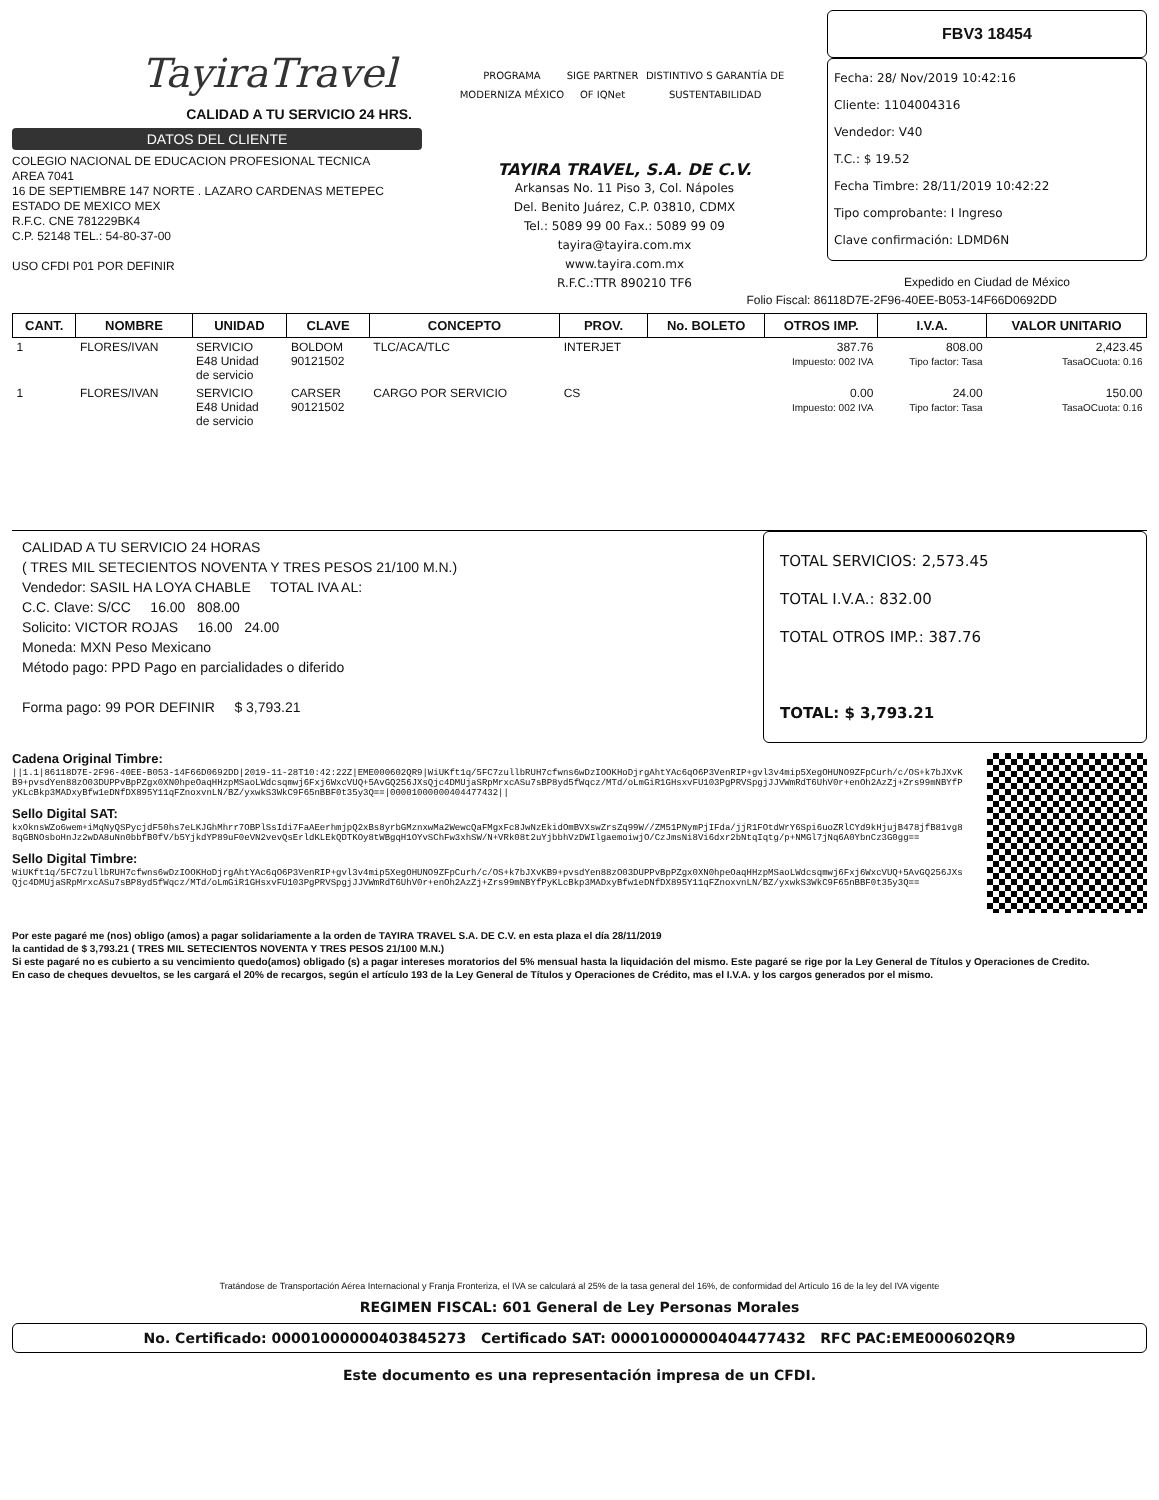TayiraTravel
CALIDAD A TU SERVICIO 24 HRS.
DATOS DEL CLIENTE
COLEGIO NACIONAL DE EDUCACION PROFESIONAL TECNICA
AREA 7041
16 DE SEPTIEMBRE 147 NORTE . LAZARO CARDENAS METEPEC
ESTADO DE MEXICO MEX
R.F.C. CNE 781229BK4
C.P. 52148 TEL.: 54-80-37-00
USO CFDI P01 POR DEFINIR
PROGRAMA MODERNIZA MÉXICO SIGE PARTNER OF IQNet DISTINTIVO S GARANTÍA DE SUSTENTABILIDAD
TAYIRA TRAVEL, S.A. DE C.V.
Arkansas No. 11 Piso 3, Col. Nápoles
Del. Benito Juárez, C.P. 03810, CDMX
Tel.: 5089 99 00 Fax.: 5089 99 09
tayira@tayira.com.mx
www.tayira.com.mx
R.F.C.:TTR 890210 TF6
FBV3 18454
Fecha: 28/ Nov/2019 10:42:16
Cliente: 1104004316
Vendedor: V40
T.C.: $ 19.52
Fecha Timbre: 28/11/2019 10:42:22
Tipo comprobante: I Ingreso
Clave confirmación: LDMD6N
Expedido en Ciudad de México
Folio Fiscal: 86118D7E-2F96-40EE-B053-14F66D0692DD
| CANT. | NOMBRE | UNIDAD | CLAVE | CONCEPTO | PROV. | No. BOLETO | OTROS IMP. | I.V.A. | VALOR UNITARIO |
| --- | --- | --- | --- | --- | --- | --- | --- | --- | --- |
| 1 | FLORES/IVAN | SERVICIO E48 Unidad de servicio | BOLDOM 90121502 | TLC/ACA/TLC | INTERJET | 387.76 Impuesto: 002 IVA | | 808.00 Tipo factor: Tasa | 2,423.45 TasaOCuota: 0.16 |
| 1 | FLORES/IVAN | SERVICIO E48 Unidad de servicio | CARSER 90121502 | CARGO POR SERVICIO | CS | 0.00 Impuesto: 002 IVA | | 24.00 Tipo factor: Tasa | 150.00 TasaOCuota: 0.16 |
CALIDAD A TU SERVICIO 24 HORAS
( TRES MIL SETECIENTOS NOVENTA Y TRES PESOS 21/100 M.N.)
Vendedor: SASIL HA LOYA CHABLE TOTAL IVA AL:
C.C. Clave: S/CC 16.00 808.00
Solicito: VICTOR ROJAS 16.00 24.00
Moneda: MXN Peso Mexicano
Método pago: PPD Pago en parcialidades o diferido
Forma pago: 99 POR DEFINIR $ 3,793.21
TOTAL SERVICIOS: 2,573.45
TOTAL I.V.A.: 832.00
TOTAL OTROS IMP.: 387.76
TOTAL: $ 3,793.21
Cadena Original Timbre:
||1.1|86118D7E-2F96-40EE-B053-14F66D0692DD|2019-11-28T10:42:22Z|EME000602QR9|WiUKft1q/5FC7zullbRUH7cfwns6wDzIOOKHoDjrgAhtYAc6qO6P3VenRIP+gvl3v4mip5XegOHUNO9ZFpCurh/c/OS+k7bJXvKB9+pvsdYen88zO03DUPPvBpPZgx0XN0hpeOaqHHzpMSaoLWdcsqmwj6Fxj6WxcVUQ+5AvGQ256JXsQjc4DMUjaSRpMrxcASu7sBP8yd5fWqcz/MTd/oLmGiR1GHsxvFU103PgPRVSpgjJJVWmRdT6UhV0r+enOh2AzZj+Zrs99mNBYfPyKLcBkp3MADxyBfw1eDNfDX895Y11qFZnoxvnLN/BZ/yxwkS3WkC9F65nBBF0t35y3Q==|00001000000404477432||
Sello Digital SAT:
kxOknsWZo6wem+iMqNyQSPycjdF50hs7eLKJGhMhrr7OBPlSsIdi7FaAEerhmjpQ2xBs8yrbGMznxwMa2WewcQaFMgxFc8JwNzEkidOmBVXswZrsZq99W//ZM51PNymPjIFda/jjR1FOtdWrY6Spi6uoZRlCYd9kHjujB478jfB81vg88qGBNOsboHnJz2wDA8uNn0bbfB0fV/b5YjkdYP89uF0eVN2vevQsErldKLEkQDTKOy8tWBgqH1OYvSChFw3xhSW/N+VRk08t2uYjbbhVzDWIlgaemoiwjO/CzJmsNi8Vi6dxr2bNtqIqtg/p+NMGl7jNq6A0YbnCz3G0gg==
Sello Digital Timbre:
WiUKft1q/5FC7zullbRUH7cfwns6wDzIOOKHoDjrgAhtYAc6qO6P3VenRIP+gvl3v4mip5XegOHUNO9ZFpCurh/c/OS+k7bJXvKB9+pvsdYen88zO03DUPPvBpPZgx0XN0hpeOaqHHzpMSaoLWdcsqmwj6Fxj6WxcVUQ+5AvGQ256JXsQjc4DMUjaSRpMrxcASu7sBP8yd5fWqcz/MTd/oLmGiR1GHsxvFU103PgPRVSpgjJJVWmRdT6UhV0r+enOh2AzZj+Zrs99mNBYfPyKLcBkp3MADxyBfw1eDNfDX895Y11qFZnoxvnLN/BZ/yxwkS3WkC9F65nBBF0t35y3Q==
Por este pagaré me (nos) obligo (amos) a pagar solidariamente a la orden de TAYIRA TRAVEL S.A. DE C.V. en esta plaza el día 28/11/2019
la cantidad de $ 3,793.21 ( TRES MIL SETECIENTOS NOVENTA Y TRES PESOS 21/100 M.N.)
Si este pagaré no es cubierto a su vencimiento quedo(amos) obligado (s) a pagar intereses moratorios del 5% mensual hasta la liquidación del mismo. Este pagaré se rige por la Ley General de Títulos y Operaciones de Credito.
En caso de cheques devueltos, se les cargará el 20% de recargos, según el artículo 193 de la Ley General de Títulos y Operaciones de Crédito, mas el I.V.A. y los cargos generados por el mismo.
Tratándose de Transportación Aérea Internacional y Franja Fronteriza, el IVA se calculará al 25% de la tasa general del 16%, de conformidad del Artículo 16 de la ley del IVA vigente
REGIMEN FISCAL: 601 General de Ley Personas Morales
No. Certificado: 00001000000403845273 Certificado SAT: 00001000000404477432 RFC PAC:EME000602QR9
Este documento es una representación impresa de un CFDI.